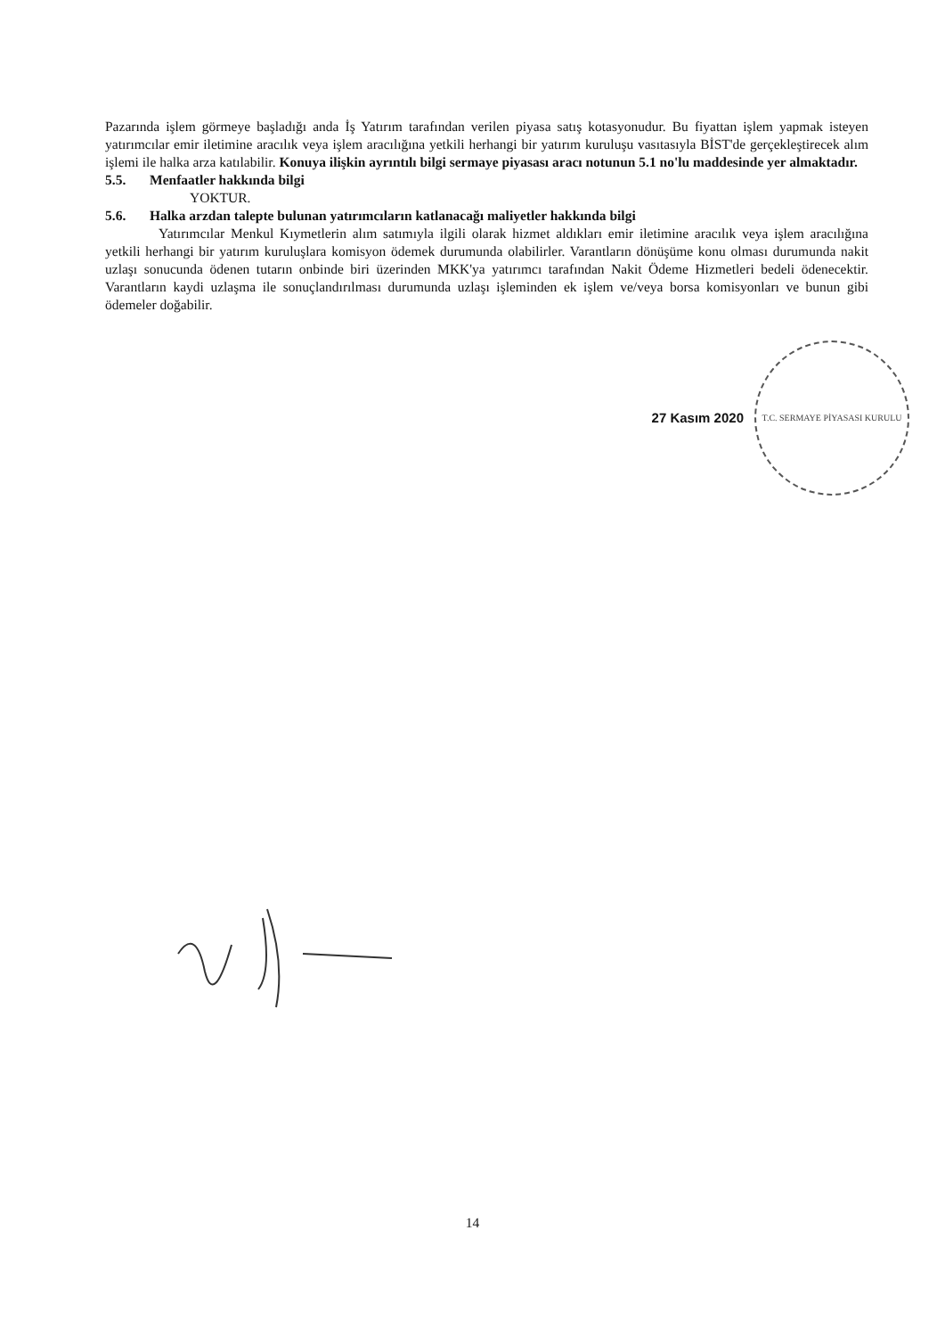Pazarında işlem görmeye başladığı anda İş Yatırım tarafından verilen piyasa satış kotasyonudur. Bu fiyattan işlem yapmak isteyen yatırımcılar emir iletimine aracılık veya işlem aracılığına yetkili herhangi bir yatırım kuruluşu vasıtasıyla BİST'de gerçekleştirecek alım işlemi ile halka arza katılabilir. Konuya ilişkin ayrıntılı bilgi sermaye piyasası aracı notunun 5.1 no'lu maddesinde yer almaktadır.
5.5. Menfaatler hakkında bilgi
YOKTUR.
5.6. Halka arzdan talepte bulunan yatırımcıların katlanacağı maliyetler hakkında bilgi
Yatırımcılar Menkul Kıymetlerin alım satımıyla ilgili olarak hizmet aldıkları emir iletimine aracılık veya işlem aracılığına yetkili herhangi bir yatırım kuruluşlara komisyon ödemek durumunda olabilirler. Varantların dönüşüme konu olması durumunda nakit uzlaşı sonucunda ödenen tutarın onbinde biri üzerinden MKK'ya yatırımcı tarafından Nakit Ödeme Hizmetleri bedeli ödenecektir. Varantların kaydi uzlaşma ile sonuçlandırılması durumunda uzlaşı işleminden ek işlem ve/veya borsa komisyonları ve bunun gibi ödemeler doğabilir.
27 Kasım 2020
T.C. SERMAYE PİYASASI KURULU
14